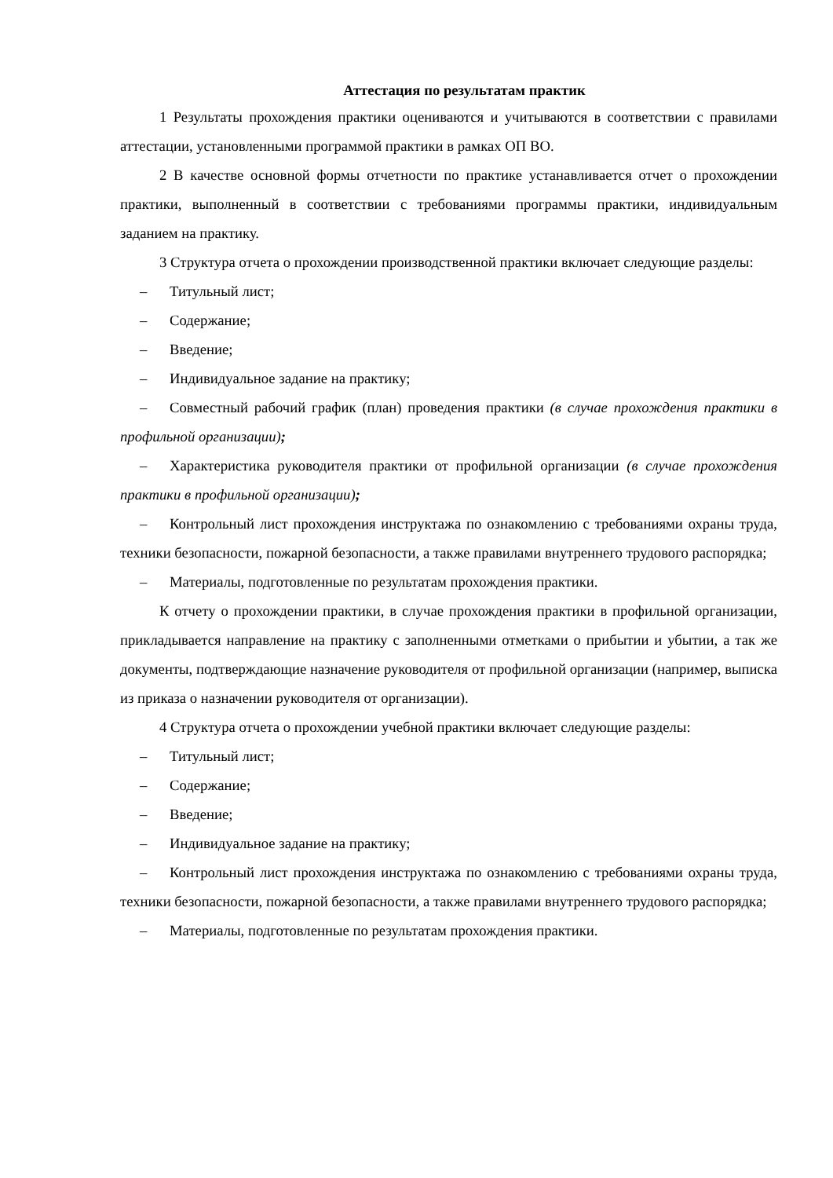Аттестация по результатам практик
1 Результаты прохождения практики оцениваются и учитываются в соответствии с правилами аттестации, установленными программой практики в рамках ОП ВО.
2 В качестве основной формы отчетности по практике устанавливается отчет о прохождении практики, выполненный в соответствии с требованиями программы практики, индивидуальным заданием на практику.
3 Структура отчета о прохождении производственной практики включает следующие разделы:
– Титульный лист;
– Содержание;
– Введение;
– Индивидуальное задание на практику;
– Совместный рабочий график (план) проведения практики (в случае прохождения практики в профильной организации);
– Характеристика руководителя практики от профильной организации (в случае прохождения практики в профильной организации);
– Контрольный лист прохождения инструктажа по ознакомлению с требованиями охраны труда, техники безопасности, пожарной безопасности, а также правилами внутреннего трудового распорядка;
– Материалы, подготовленные по результатам прохождения практики.
К отчету о прохождении практики, в случае прохождения практики в профильной организации, прикладывается направление на практику с заполненными отметками о прибытии и убытии, а так же документы, подтверждающие назначение руководителя от профильной организации (например, выписка из приказа о назначении руководителя от организации).
4 Структура отчета о прохождении учебной практики включает следующие разделы:
– Титульный лист;
– Содержание;
– Введение;
– Индивидуальное задание на практику;
– Контрольный лист прохождения инструктажа по ознакомлению с требованиями охраны труда, техники безопасности, пожарной безопасности, а также правилами внутреннего трудового распорядка;
– Материалы, подготовленные по результатам прохождения практики.